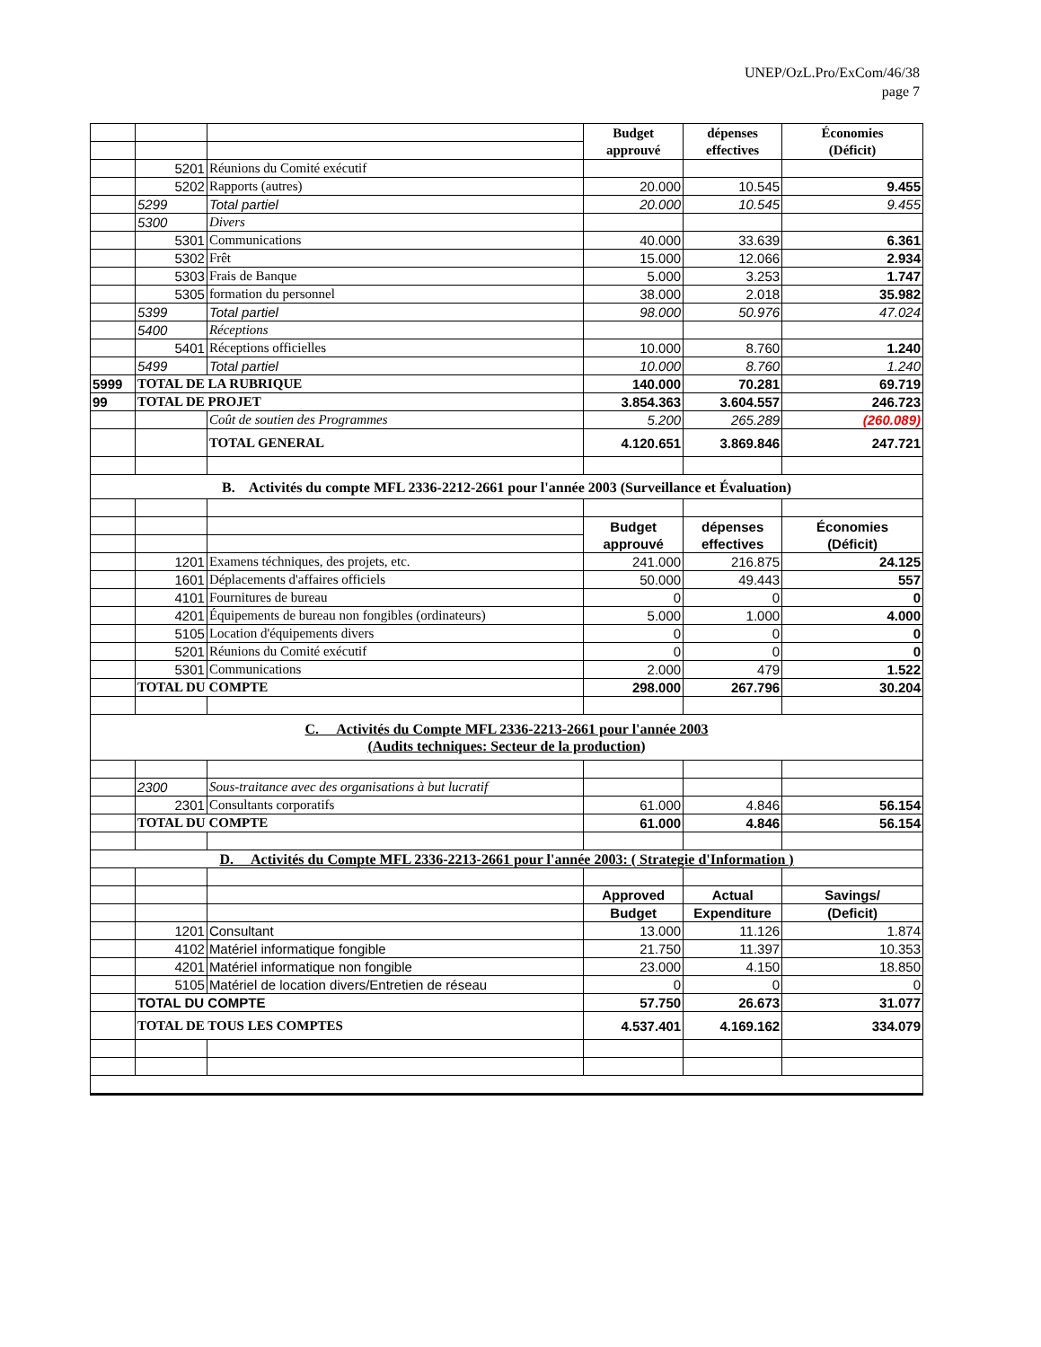UNEP/OzL.Pro/ExCom/46/38
page 7
| | | | Budget approuvé | dépenses effectives | Économies (Déficit) |
| | 5201 | Réunions du Comité exécutif | | | |
| | 5202 | Rapports (autres) | 20.000 | 10.545 | 9.455 |
| | 5299 | Total partiel | 20.000 | 10.545 | 9.455 |
| | 5300 | Divers | | | |
| | 5301 | Communications | 40.000 | 33.639 | 6.361 |
| | 5302 | Frêt | 15.000 | 12.066 | 2.934 |
| | 5303 | Frais de Banque | 5.000 | 3.253 | 1.747 |
| | 5305 | formation du personnel | 38.000 | 2.018 | 35.982 |
| | 5399 | Total partiel | 98.000 | 50.976 | 47.024 |
| | 5400 | Réceptions | | | |
| | 5401 | Réceptions officielles | 10.000 | 8.760 | 1.240 |
| | 5499 | Total partiel | 10.000 | 8.760 | 1.240 |
| 5999 | TOTAL DE LA RUBRIQUE | | 140.000 | 70.281 | 69.719 |
| 99 | TOTAL DE PROJET | | 3.854.363 | 3.604.557 | 246.723 |
| | | Coût de soutien des Programmes | 5.200 | 265.289 | (260.089) |
| | | TOTAL GENERAL | 4.120.651 | 3.869.846 | 247.721 |
| B. Activités du compte MFL 2336-2212-2661 pour l'année 2003 (Surveillance et Évaluation) | | | | | |
| | | | Budget approuvé | dépenses effectives | Économies (Déficit) |
| | 1201 | Examens téchniques, des projets, etc. | 241.000 | 216.875 | 24.125 |
| | 1601 | Déplacements d'affaires officiels | 50.000 | 49.443 | 557 |
| | 4101 | Fournitures de bureau | 0 | 0 | 0 |
| | 4201 | Équipements de bureau non fongibles (ordinateurs) | 5.000 | 1.000 | 4.000 |
| | 5105 | Location d'équipements divers | 0 | 0 | 0 |
| | 5201 | Réunions du Comité exécutif | 0 | 0 | 0 |
| | 5301 | Communications | 2.000 | 479 | 1.522 |
| | TOTAL DU COMPTE | | 298.000 | 267.796 | 30.204 |
| C. Activités du Compte MFL 2336-2213-2661 pour l'année 2003 (Audits techniques: Secteur de la production ) | | | | | |
| | 2300 | Sous-traitance avec des organisations à but lucratif | | | |
| | 2301 | Consultants corporatifs | 61.000 | 4.846 | 56.154 |
| | TOTAL DU COMPTE | | 61.000 | 4.846 | 56.154 |
| D. Activités du Compte MFL 2336-2213-2661 pour l'année 2003: ( Strategie d'Information ) | | | | | |
| | | | Approved | Actual | Savings/ |
| | | | Budget | Expenditure | (Deficit) |
| | 1201 | Consultant | 13.000 | 11.126 | 1.874 |
| | 4102 | Matériel informatique fongible | 21.750 | 11.397 | 10.353 |
| | 4201 | Matériel informatique non fongible | 23.000 | 4.150 | 18.850 |
| | 5105 | Matériel de location divers/Entretien de réseau | 0 | 0 | 0 |
| | TOTAL DU COMPTE | | 57.750 | 26.673 | 31.077 |
| | TOTAL DE TOUS LES COMPTES | | 4.537.401 | 4.169.162 | 334.079 |